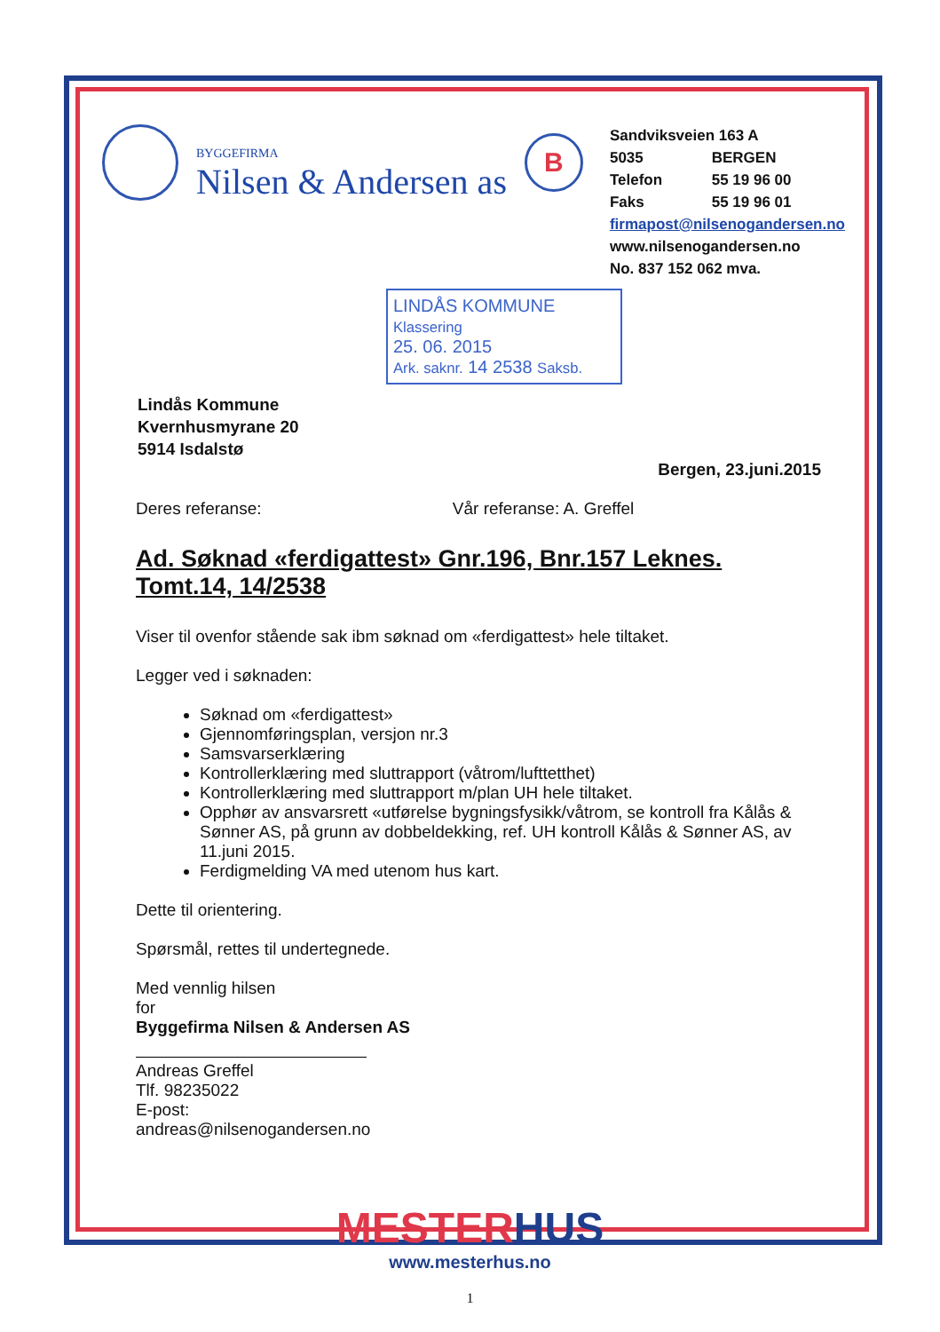BYGGEFIRMA
Nilsen & Andersen as
B
Sandviksveien 163 A
5035 BERGEN
Telefon 55 19 96 00
Faks 55 19 96 01
firmapost@nilsenogandersen.no
www.nilsenogandersen.no
No. 837 152 062 mva.
LINDÅS KOMMUNE
Klassering
25. 06. 2015
Ark. saknr. 14 2538 Saksb.
Lindås Kommune
Kvernhusmyrane 20
5914 Isdalstø
Bergen, 23.juni.2015
Deres referanse: Vår referanse: A. Greffel
Ad. Søknad «ferdigattest» Gnr.196, Bnr.157 Leknes.
Tomt.14, 14/2538
Viser til ovenfor stående sak ibm søknad om «ferdigattest» hele tiltaket.
Legger ved i søknaden:
Søknad om «ferdigattest»
Gjennomføringsplan, versjon nr.3
Samsvarserklæring
Kontrollerklæring med sluttrapport (våtrom/lufttetthet)
Kontrollerklæring med sluttrapport m/plan UH hele tiltaket.
Opphør av ansvarsrett «utførelse bygningsfysikk/våtrom, se kontroll fra Kålås & Sønner AS, på grunn av dobbeldekking, ref. UH kontroll Kålås & Sønner AS, av 11.juni 2015.
Ferdigmelding VA med utenom hus kart.
Dette til orientering.
Spørsmål, rettes til undertegnede.
Med vennlig hilsen
for
Byggefirma Nilsen & Andersen AS
Andreas Greffel
Tlf. 98235022
E-post: andreas@nilsenogandersen.no
MESTERHUS
www.mesterhus.no
1